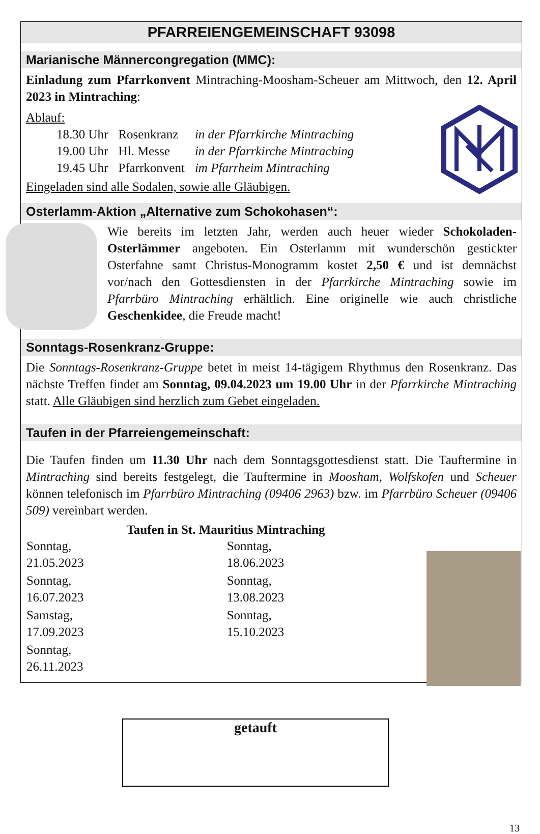PFARREIENGEMEINSCHAFT 93098
Marianische Männercongregation (MMC):
Einladung zum Pfarrkonvent Mintraching-Moosham-Scheuer am Mittwoch, den 12. April 2023 in Mintraching:
Ablauf:
| 18.30 Uhr | Rosenkranz | in der Pfarrkirche Mintraching |
| 19.00 Uhr | Hl. Messe | in der Pfarrkirche Mintraching |
| 19.45 Uhr | Pfarrkonvent | im Pfarrheim Mintraching |
Eingeladen sind alle Sodalen, sowie alle Gläubigen.
Osterlamm-Aktion „Alternative zum Schokohasen“:
Wie bereits im letzten Jahr, werden auch heuer wieder Schokoladen-Osterlämmer angeboten. Ein Osterlamm mit wunderschön gestickter Osterfahne samt Christus-Monogramm kostet 2,50 € und ist demnächst vor/nach den Gottesdiensten in der Pfarrkirche Mintraching sowie im Pfarrbüro Mintraching erhältlich. Eine originelle wie auch christliche Geschenkidee, die Freude macht!
Sonntags-Rosenkranz-Gruppe:
Die Sonntags-Rosenkranz-Gruppe betet in meist 14-tägigem Rhythmus den Rosenkranz. Das nächste Treffen findet am Sonntag, 09.04.2023 um 19.00 Uhr in der Pfarrkirche Mintraching statt. Alle Gläubigen sind herzlich zum Gebet eingeladen.
Taufen in der Pfarreiengemeinschaft:
Die Taufen finden um 11.30 Uhr nach dem Sonntagsgottesdienst statt. Die Tauftermine in Mintraching sind bereits festgelegt, die Tauftermine in Moosham, Wolfskofen und Scheuer können telefonisch im Pfarrbüro Mintraching (09406 2963) bzw. im Pfarrbüro Scheuer (09406 509) vereinbart werden.
Taufen in St. Mauritius Mintraching
| Sonntag, 21.05.2023 | Sonntag, 18.06.2023 |
| Sonntag, 16.07.2023 | Sonntag, 13.08.2023 |
| Samstag, 17.09.2023 | Sonntag, 15.10.2023 |
| Sonntag, 26.11.2023 | |
getauft
13